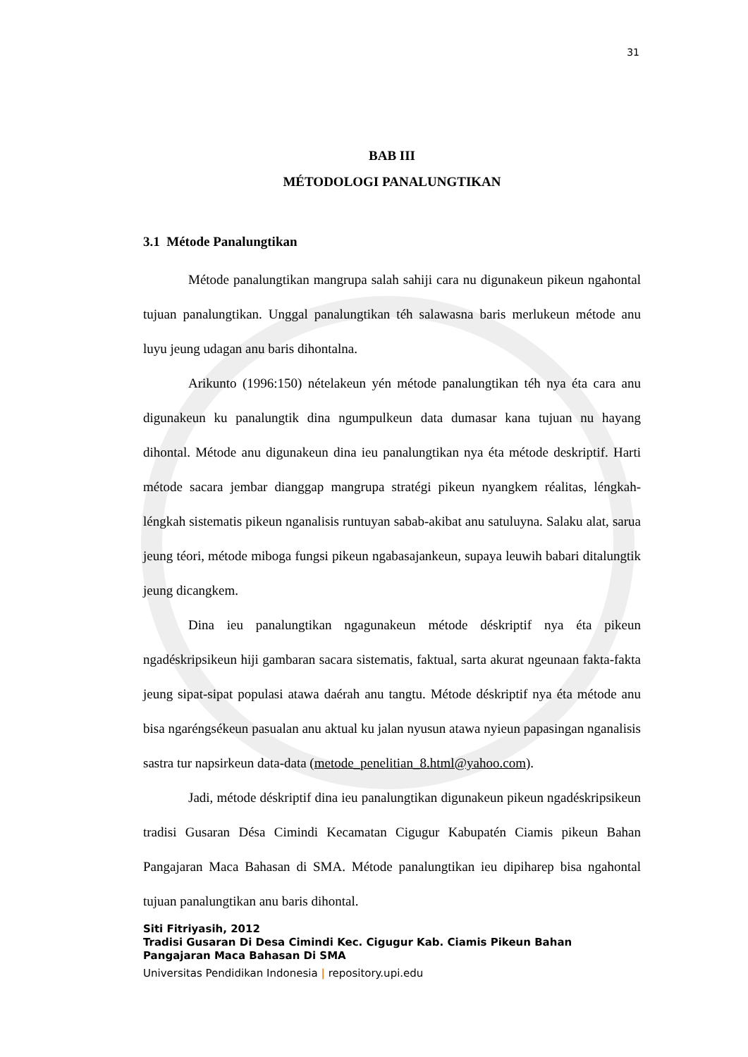31
BAB III
MÉTODOLOGI PANALUNGTIKAN
3.1 Métode Panalungtikan
Métode panalungtikan mangrupa salah sahiji cara nu digunakeun pikeun ngahontal tujuan panalungtikan. Unggal panalungtikan téh salawasna baris merlukeun métode anu luyu jeung udagan anu baris dihontalna.
Arikunto (1996:150) nételakeun yén métode panalungtikan téh nya éta cara anu digunakeun ku panalungtik dina ngumpulkeun data dumasar kana tujuan nu hayang dihontal. Métode anu digunakeun dina ieu panalungtikan nya éta métode deskriptif. Harti métode sacara jembar dianggap mangrupa stratégi pikeun nyangkem réalitas, léngkah-léngkah sistematis pikeun nganalisis runtuyan sabab-akibat anu satuluyna. Salaku alat, sarua jeung téori, métode miboga fungsi pikeun ngabasajankeun, supaya leuwih babari ditalungtik jeung dicangkem.
Dina ieu panalungtikan ngagunakeun métode déskriptif nya éta pikeun ngadéskripsikeun hiji gambaran sacara sistematis, faktual, sarta akurat ngeunaan fakta-fakta jeung sipat-sipat populasi atawa daérah anu tangtu. Métode déskriptif nya éta métode anu bisa ngaréngsékeun pasualan anu aktual ku jalan nyusun atawa nyieun papasingan nganalisis sastra tur napsirkeun data-data (metode_penelitian_8.html@yahoo.com).
Jadi, métode déskriptif dina ieu panalungtikan digunakeun pikeun ngadéskripsikeun tradisi Gusaran Désa Cimindi Kecamatan Cigugur Kabupatén Ciamis pikeun Bahan Pangajaran Maca Bahasan di SMA. Métode panalungtikan ieu dipiharep bisa ngahontal tujuan panalungtikan anu baris dihontal.
Siti Fitriyasih, 2012
Tradisi Gusaran Di Desa Cimindi Kec. Cigugur Kab. Ciamis Pikeun Bahan Pangajaran Maca Bahasan Di SMA
Universitas Pendidikan Indonesia | repository.upi.edu